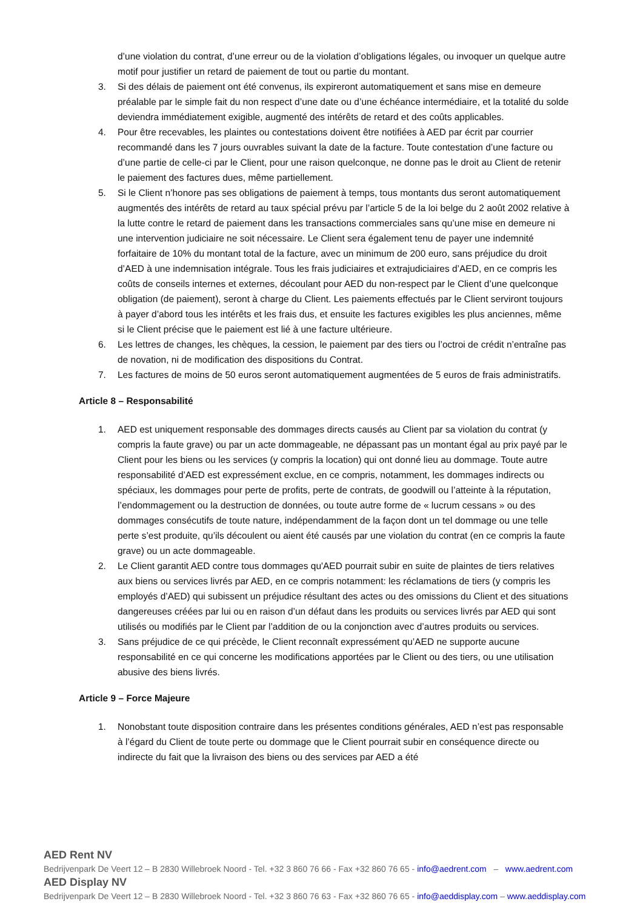d’une violation du contrat, d’une erreur ou de la violation d’obligations légales, ou invoquer un quelque autre motif pour justifier un retard de paiement de tout ou partie du montant.
3. Si des délais de paiement ont été convenus, ils expireront automatiquement et sans mise en demeure préalable par le simple fait du non respect d’une date ou d’une échéance intermédiaire, et la totalité du solde deviendra immédiatement exigible, augmenté des intérêts de retard et des coûts applicables.
4. Pour être recevables, les plaintes ou contestations doivent être notifiées à AED par écrit par courrier recommandé dans les 7 jours ouvrables suivant la date de la facture. Toute contestation d’une facture ou d’une partie de celle-ci par le Client, pour une raison quelconque, ne donne pas le droit au Client de retenir le paiement des factures dues, même partiellement.
5. Si le Client n’honore pas ses obligations de paiement à temps, tous montants dus seront automatiquement augmentés des intérêts de retard au taux spécial prévu par l’article 5 de la loi belge du 2 août 2002 relative à la lutte contre le retard de paiement dans les transactions commerciales sans qu’une mise en demeure ni une intervention judiciaire ne soit nécessaire. Le Client sera également tenu de payer une indemnité forfaitaire de 10% du montant total de la facture, avec un minimum de 200 euro, sans préjudice du droit d’AED à une indemnisation intégrale. Tous les frais judiciaires et extrajudiciaires d’AED, en ce compris les coûts de conseils internes et externes, découlant pour AED du non-respect par le Client d’une quelconque obligation (de paiement), seront à charge du Client. Les paiements effectués par le Client serviront toujours à payer d’abord tous les intérêts et les frais dus, et ensuite les factures exigibles les plus anciennes, même si le Client précise que le paiement est lié à une facture ultérieure.
6. Les lettres de changes, les chèques, la cession, le paiement par des tiers ou l’octroi de crédit n’entraîne pas de novation, ni de modification des dispositions du Contrat.
7. Les factures de moins de 50 euros seront automatiquement augmentées de 5 euros de frais administratifs.
Article 8 – Responsabilité
1. AED est uniquement responsable des dommages directs causés au Client par sa violation du contrat (y compris la faute grave) ou par un acte dommageable, ne dépassant pas un montant égal au prix payé par le Client pour les biens ou les services (y compris la location) qui ont donné lieu au dommage. Toute autre responsabilité d’AED est expressément exclue, en ce compris, notamment, les dommages indirects ou spéciaux, les dommages pour perte de profits, perte de contrats, de goodwill ou l’atteinte à la réputation, l’endommagement ou la destruction de données, ou toute autre forme de « lucrum cessans » ou des dommages consécutifs de toute nature, indépendamment de la façon dont un tel dommage ou une telle perte s’est produite, qu’ils découlent ou aient été causés par une violation du contrat (en ce compris la faute grave) ou un acte dommageable.
2. Le Client garantit AED contre tous dommages qu'AED pourrait subir en suite de plaintes de tiers relatives aux biens ou services livrés par AED, en ce compris notamment: les réclamations de tiers (y compris les employés d’AED) qui subissent un préjudice résultant des actes ou des omissions du Client et des situations dangereuses créées par lui ou en raison d’un défaut dans les produits ou services livrés par AED qui sont utilisés ou modifiés par le Client par l’addition de ou la conjonction avec d’autres produits ou services.
3. Sans préjudice de ce qui précède, le Client reconnaît expressément qu’AED ne supporte aucune responsabilité en ce qui concerne les modifications apportées par le Client ou des tiers, ou une utilisation abusive des biens livrés.
Article 9 – Force Majeure
1. Nonobstant toute disposition contraire dans les présentes conditions générales, AED n’est pas responsable à l’égard du Client de toute perte ou dommage que le Client pourrait subir en conséquence directe ou indirecte du fait que la livraison des biens ou des services par AED a été
AED Rent NV
Bedrijvenpark De Veert 12 – B 2830 Willebroek Noord - Tel. +32 3 860 76 66 - Fax +32 860 76 65 - info@aedrent.com – www.aedrent.com
AED Display NV
Bedrijvenpark De Veert 12 – B 2830 Willebroek Noord - Tel. +32 3 860 76 63 - Fax +32 860 76 65 - info@aeddisplay.com – www.aeddisplay.com